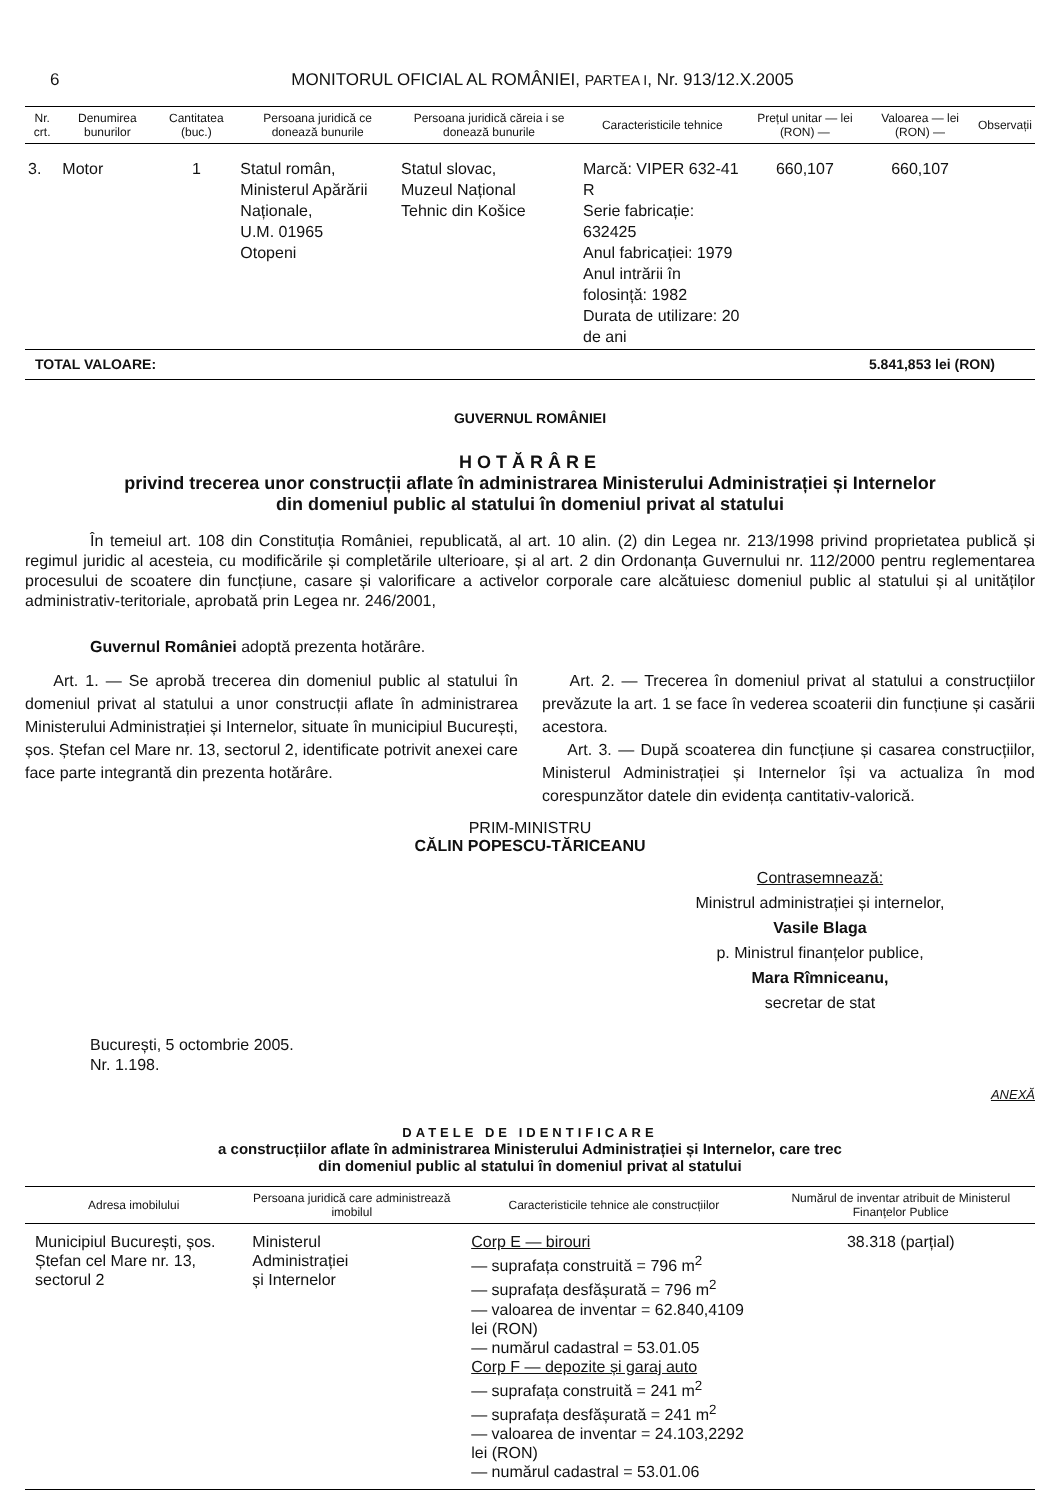6 MONITORUL OFICIAL AL ROMÂNIEI, PARTEA I, Nr. 913/12.X.2005
| Nr. crt. | Denumirea bunurilor | Cantitatea (buc.) | Persoana juridică ce donează bunurile | Persoana juridică căreia i se donează bunurile | Caracteristicile tehnice | Prețul unitar — lei (RON) — | Valoarea — lei (RON) — | Observații |
| --- | --- | --- | --- | --- | --- | --- | --- | --- |
| 3. | Motor | 1 | Statul român, Ministerul Apărării Naționale, U.M. 01965 Otopeni | Statul slovac, Muzeul Național Tehnic din Košice | Marcă: VIPER 632-41 R Serie fabricație: 632425 Anul fabricației: 1979 Anul intrării în folosință: 1982 Durata de utilizare: 20 de ani | 660,107 | 660,107 | |
| TOTAL VALOARE: | | | | 5.841,853 lei (RON) | | | | |
GUVERNUL ROMÂNIEI
HOTĂRÂRE
privind trecerea unor construcții aflate în administrarea Ministerului Administrației și Internelor
din domeniul public al statului în domeniul privat al statului
În temeiul art. 108 din Constituția României, republicată, al art. 10 alin. (2) din Legea nr. 213/1998 privind proprietatea publică și regimul juridic al acesteia, cu modificările și completările ulterioare, și al art. 2 din Ordonanța Guvernului nr. 112/2000 pentru reglementarea procesului de scoatere din funcțiune, casare și valorificare a activelor corporale care alcătuiesc domeniul public al statului și al unităților administrativ-teritoriale, aprobată prin Legea nr. 246/2001,
Guvernul României adoptă prezenta hotărâre.
Art. 1. — Se aprobă trecerea din domeniul public al statului în domeniul privat al statului a unor construcții aflate în administrarea Ministerului Administrației și Internelor, situate în municipiul București, șos. Ștefan cel Mare nr. 13, sectorul 2, identificate potrivit anexei care face parte integrantă din prezenta hotărâre.
Art. 2. — Trecerea în domeniul privat al statului a construcțiilor prevăzute la art. 1 se face în vederea scoaterii din funcțiune și casării acestora.
Art. 3. — După scoaterea din funcțiune și casarea construcțiilor, Ministerul Administrației și Internelor își va actualiza în mod corespunzător datele din evidența cantitativ-valorică.
PRIM-MINISTRU
CĂLIN POPESCU-TĂRICEANU
Contrasemnează:
Ministrul administrației și internelor,
Vasile Blaga
p. Ministrul finanțelor publice,
Mara Rîmniceanu,
secretar de stat
București, 5 octombrie 2005.
Nr. 1.198.
ANEXĂ
DATELE DE IDENTIFICARE
a construcțiilor aflate în administrarea Ministerului Administrației și Internelor, care trec
din domeniul public al statului în domeniul privat al statului
| Adresa imobilului | Persoana juridică care administrează imobilul | Caracteristicile tehnice ale construcțiilor | Numărul de inventar atribuit de Ministerul Finanțelor Publice |
| --- | --- | --- | --- |
| Municipiul București, șos. Ștefan cel Mare nr. 13, sectorul 2 | Ministerul Administrației și Internelor | Corp E — birouri — suprafața construită = 796 m<sup>2</sup> — suprafața desfășurată = 796 m<sup>2</sup> — valoarea de inventar = 62.840,4109 lei (RON) — numărul cadastral = 53.01.05 Corp F — depozite și garaj auto — suprafața construită = 241 m<sup>2</sup> — suprafața desfășurată = 241 m<sup>2</sup> — valoarea de inventar = 24.103,2292 lei (RON) — numărul cadastral = 53.01.06 | 38.318 (parțial) |